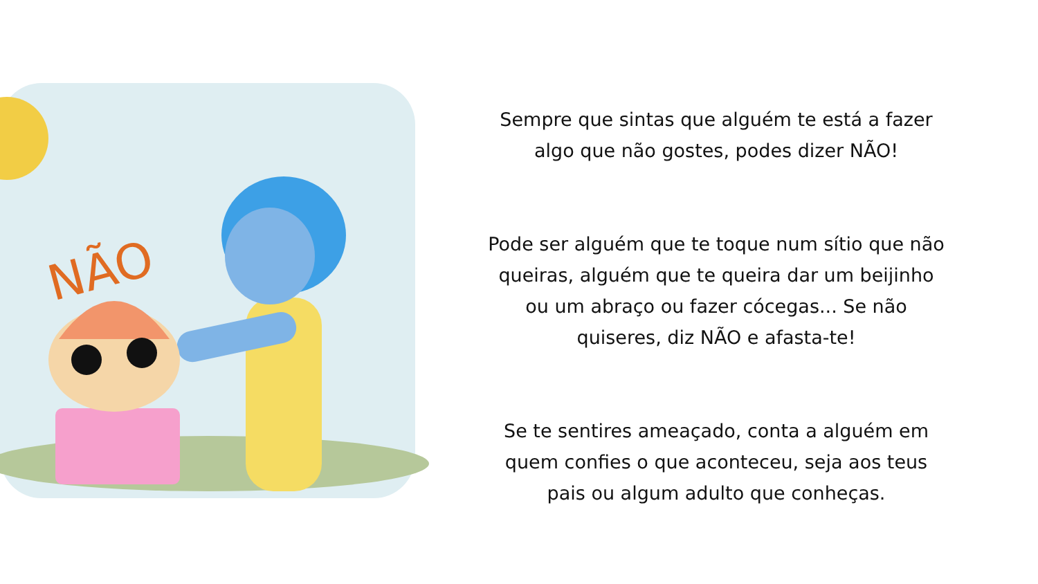NÃO
Sempre que sintas que alguém te está a fazer
algo que não gostes, podes dizer NÃO!
Pode ser alguém que te toque num sítio que não
queiras, alguém que te queira dar um beijinho
ou um abraço ou fazer cócegas... Se não
quiseres, diz NÃO e afasta-te!
Se te sentires ameaçado, conta a alguém em
quem confies o que aconteceu, seja aos teus
pais ou algum adulto que conheças.